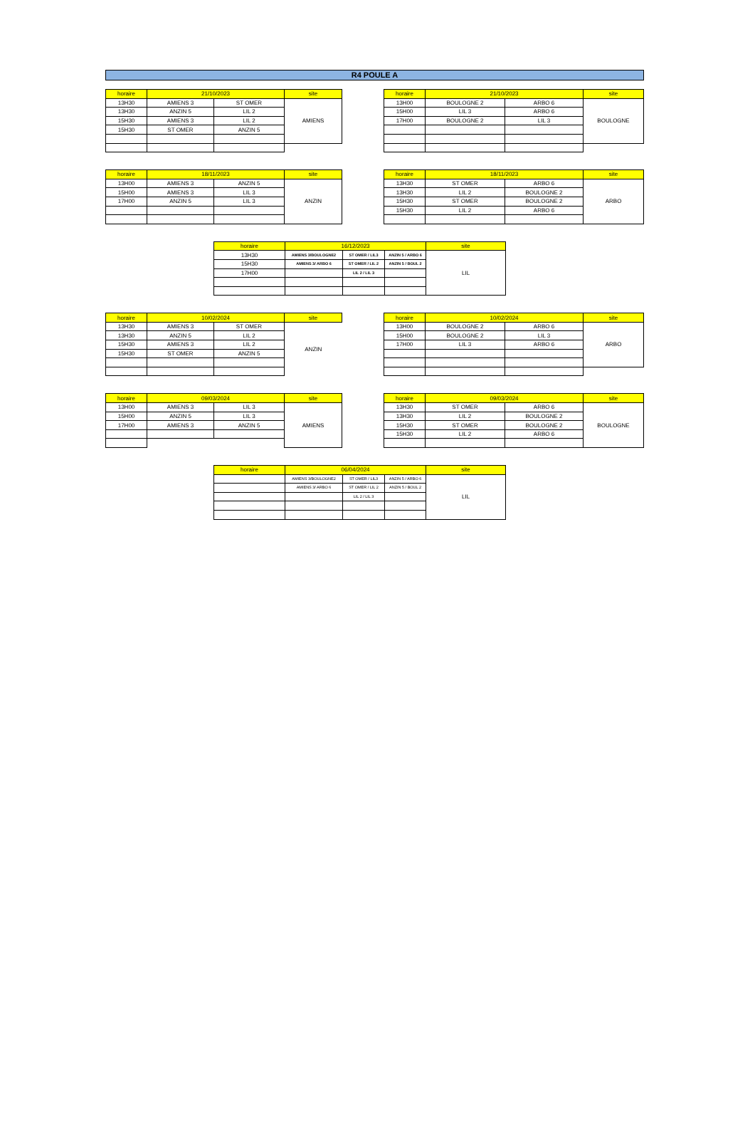R4 POULE A
| horaire | 21/10/2023 | | site |
| --- | --- | --- | --- |
| 13H30 | AMIENS 3 | ST OMER | AMIENS |
| 13H30 | ANZIN 5 | LIL 2 | |
| 15H30 | AMIENS 3 | LIL 2 | |
| 15H30 | ST OMER | ANZIN 5 | |
| horaire | 21/10/2023 | | site |
| --- | --- | --- | --- |
| 13H00 | BOULOGNE 2 | ARBO 6 | BOULOGNE |
| 15H00 | LIL 3 | ARBO 6 | |
| 17H00 | BOULOGNE 2 | LIL 3 | |
| horaire | 18/11/2023 | | site |
| --- | --- | --- | --- |
| 13H00 | AMIENS 3 | ANZIN 5 | ANZIN |
| 15H00 | AMIENS 3 | LIL 3 | |
| 17H00 | ANZIN 5 | LIL 3 | |
| horaire | 18/11/2023 | | site |
| --- | --- | --- | --- |
| 13H30 | ST OMER | ARBO 6 | ARBO |
| 13H30 | LIL 2 | BOULOGNE 2 | |
| 15H30 | ST OMER | BOULOGNE 2 | |
| 15H30 | LIL 2 | ARBO 6 | |
| horaire | 16/12/2023 | | | site |
| --- | --- | --- | --- | --- |
| 13H30 | AMIENS 3/BOULOGNE2 | ST OMER / LIL3 | ANZIN 5 / ARBO 6 | LIL |
| 15H30 | AMIENS 3/ ARBO 6 | ST OMER / LIL 2 | ANZIN 5 / BOUL 2 | |
| 17H00 | | LIL 2 / LIL 3 | | |
| horaire | 10/02/2024 | | site |
| --- | --- | --- | --- |
| 13H30 | AMIENS 3 | ST OMER | ANZIN |
| 13H30 | ANZIN 5 | LIL 2 | |
| 15H30 | AMIENS 3 | LIL 2 | |
| 15H30 | ST OMER | ANZIN 5 | |
| horaire | 10/02/2024 | | site |
| --- | --- | --- | --- |
| 13H00 | BOULOGNE 2 | ARBO 6 | ARBO |
| 15H00 | BOULOGNE 2 | LIL 3 | |
| 17H00 | LIL 3 | ARBO 6 | |
| horaire | 09/03/2024 | | site |
| --- | --- | --- | --- |
| 13H00 | AMIENS 3 | LIL 3 | AMIENS |
| 15H00 | ANZIN 5 | LIL 3 | |
| 17H00 | AMIENS 3 | ANZIN 5 | |
| horaire | 09/03/2024 | | site |
| --- | --- | --- | --- |
| 13H30 | ST OMER | ARBO 6 | BOULOGNE |
| 13H30 | LIL 2 | BOULOGNE 2 | |
| 15H30 | ST OMER | BOULOGNE 2 | |
| 15H30 | LIL 2 | ARBO 6 | |
| horaire | 06/04/2024 | | | site |
| --- | --- | --- | --- | --- |
| | AMIENS 3/BOULOGNE2 | ST OMER / LIL3 | ANZIN 5 / ARBO 6 | LIL |
| | AMIENS 3/ ARBO 6 | ST OMER / LIL 2 | ANZIN 5 / BOUL 2 | |
| | | LIL 2 / LIL 3 | | |